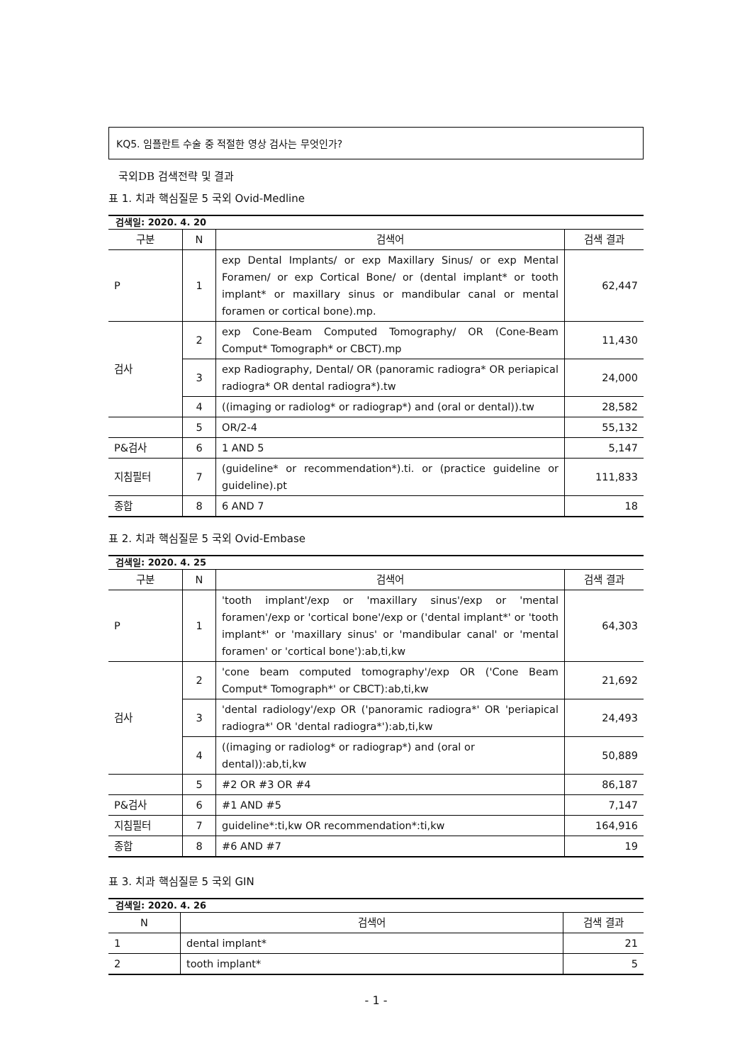KQ5. 임플란트 수술 중 적절한 영상 검사는 무엇인가?
국외DB 검색전략 및 결과
표 1. 치과 핵심질문 5 국외 Ovid-Medline
| 검색일: 2020. 4. 20 | | | |
| --- | --- | --- | --- |
| 구분 | N | 검색어 | 검색 결과 |
| P | 1 | exp Dental Implants/ or exp Maxillary Sinus/ or exp Mental Foramen/ or exp Cortical Bone/ or (dental implant* or tooth implant* or maxillary sinus or mandibular canal or mental foramen or cortical bone).mp. | 62,447 |
| 검사 | 2 | exp Cone-Beam Computed Tomography/ OR (Cone-Beam Comput* Tomograph* or CBCT).mp | 11,430 |
| | 3 | exp Radiography, Dental/ OR (panoramic radiogra* OR periapical radiogra* OR dental radiogra*).tw | 24,000 |
| | 4 | ((imaging or radiolog* or radiograp*) and (oral or dental)).tw | 28,582 |
| | 5 | OR/2-4 | 55,132 |
| P&검사 | 6 | 1 AND 5 | 5,147 |
| 지침필터 | 7 | (guideline* or recommendation*).ti. or (practice guideline or guideline).pt | 111,833 |
| 종합 | 8 | 6 AND 7 | 18 |
표 2. 치과 핵심질문 5 국외 Ovid-Embase
| 검색일: 2020. 4. 25 | | | |
| --- | --- | --- | --- |
| 구분 | N | 검색어 | 검색 결과 |
| P | 1 | 'tooth implant'/exp or 'maxillary sinus'/exp or 'mental foramen'/exp or 'cortical bone'/exp or ('dental implant*' or 'tooth implant*' or 'maxillary sinus' or 'mandibular canal' or 'mental foramen' or 'cortical bone'):ab,ti,kw | 64,303 |
| 검사 | 2 | 'cone beam computed tomography'/exp OR ('Cone Beam Comput* Tomograph*' or CBCT):ab,ti,kw | 21,692 |
| | 3 | 'dental radiology'/exp OR ('panoramic radiogra*' OR 'periapical radiogra*' OR 'dental radiogra*'):ab,ti,kw | 24,493 |
| | 4 | ((imaging or radiolog* or radiograp*) and (oral or dental)):ab,ti,kw | 50,889 |
| | 5 | #2 OR #3 OR #4 | 86,187 |
| P&검사 | 6 | #1 AND #5 | 7,147 |
| 지침필터 | 7 | guideline*:ti,kw OR recommendation*:ti,kw | 164,916 |
| 종합 | 8 | #6 AND #7 | 19 |
표 3. 치과 핵심질문 5 국외 GIN
| 검색일: 2020. 4. 26 | | |
| --- | --- | --- |
| N | 검색어 | 검색 결과 |
| 1 | dental implant* | 21 |
| 2 | tooth implant* | 5 |
- 1 -